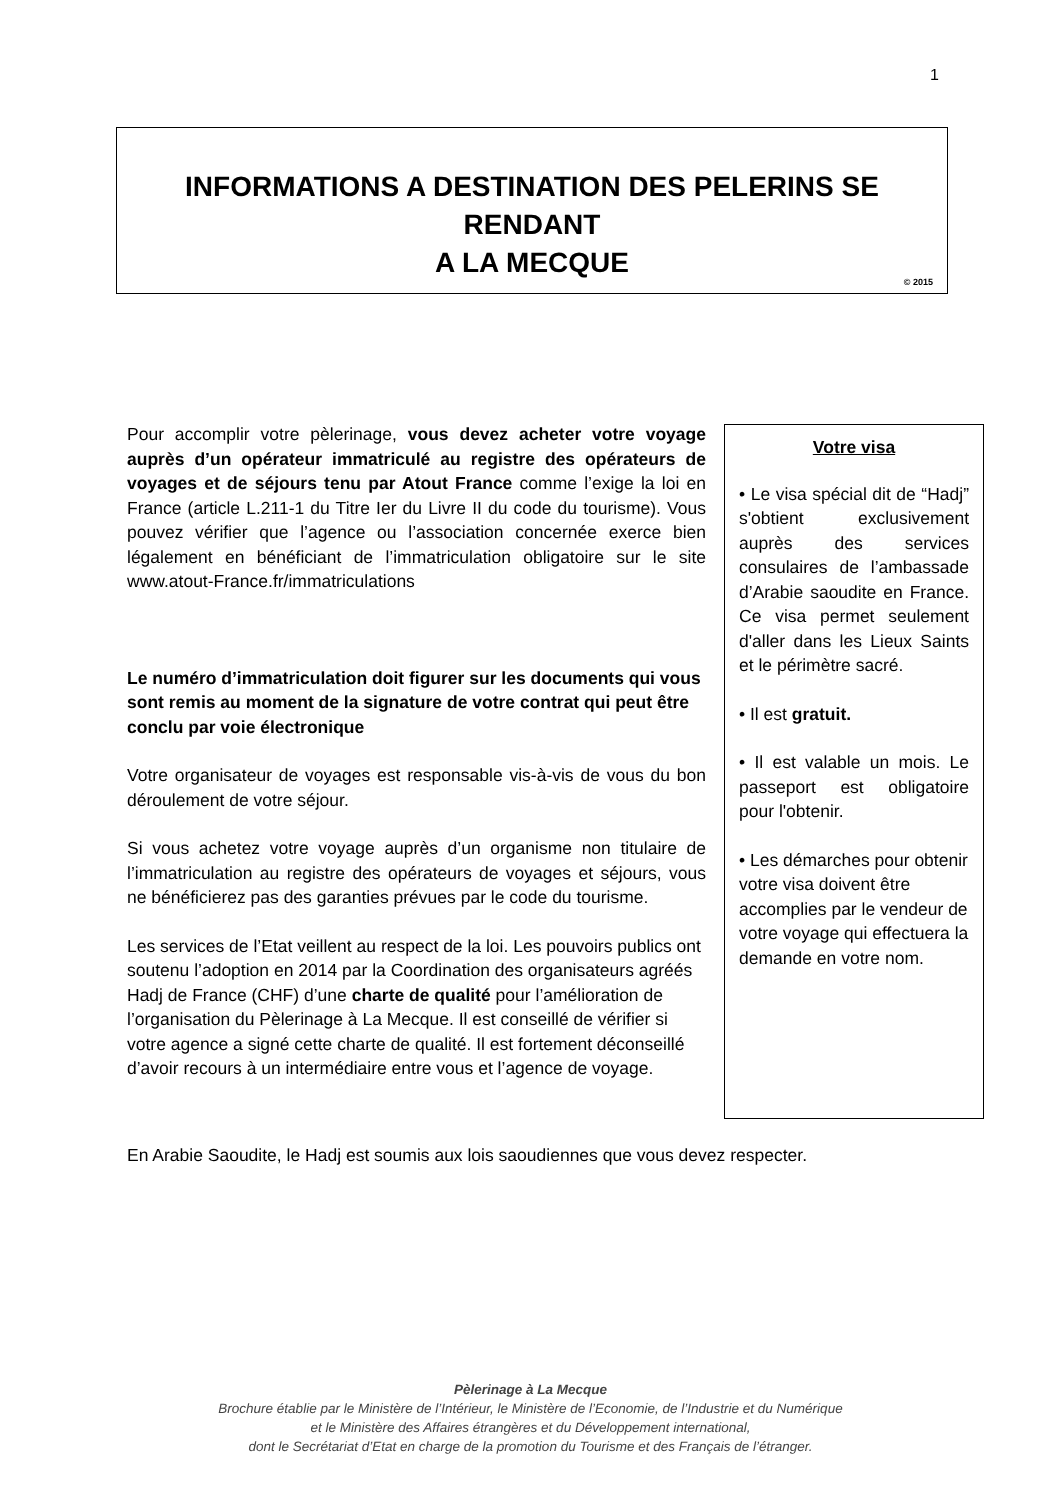1
INFORMATIONS A DESTINATION DES PELERINS SE RENDANT
A LA MECQUE
© 2015
Pour accomplir votre pèlerinage, vous devez acheter votre voyage auprès d’un opérateur immatriculé au registre des opérateurs de voyages et de séjours tenu par Atout France comme l’exige la loi en France (article L.211-1 du Titre Ier du Livre II du code du tourisme). Vous pouvez vérifier que l’agence ou l’association concernée exerce bien légalement en bénéficiant de l’immatriculation obligatoire sur le site www.atout-France.fr/immatriculations
Le numéro d’immatriculation doit figurer sur les documents qui vous sont remis au moment de la signature de votre contrat qui peut être conclu par voie électronique
Votre organisateur de voyages est responsable vis-à-vis de vous du bon déroulement de votre séjour.
Si vous achetez votre voyage auprès d’un organisme non titulaire de l’immatriculation au registre des opérateurs de voyages et séjours, vous ne bénéficierez pas des garanties prévues par le code du tourisme.
Les services de l’Etat veillent au respect de la loi. Les pouvoirs publics ont soutenu l’adoption en 2014 par la Coordination des organisateurs agréés Hadj de France (CHF) d’une charte de qualité pour l’amélioration de l’organisation du Pèlerinage à La Mecque. Il est conseillé de vérifier si votre agence a signé cette charte de qualité. Il est fortement déconseillé d’avoir recours à un intermédiaire entre vous et l’agence de voyage.
Votre visa
• Le visa spécial dit de “Hadj” s'obtient exclusivement auprès des services consulaires de l’ambassade d’Arabie saoudite en France. Ce visa permet seulement d'aller dans les Lieux Saints et le périmètre sacré.
• Il est gratuit.
• Il est valable un mois. Le passeport est obligatoire pour l'obtenir.
• Les démarches pour obtenir votre visa doivent être accomplies par le vendeur de votre voyage qui effectuera la demande en votre nom.
En Arabie Saoudite, le Hadj est soumis aux lois saoudiennes que vous devez respecter.
Pèlerinage à La Mecque
Brochure établie par le Ministère de l’Intérieur, le Ministère de l’Economie, de l’Industrie et du Numérique
et le Ministère des Affaires étrangères et du Développement international,
dont le Secrétariat d’Etat en charge de la promotion du Tourisme et des Français de l’étranger.